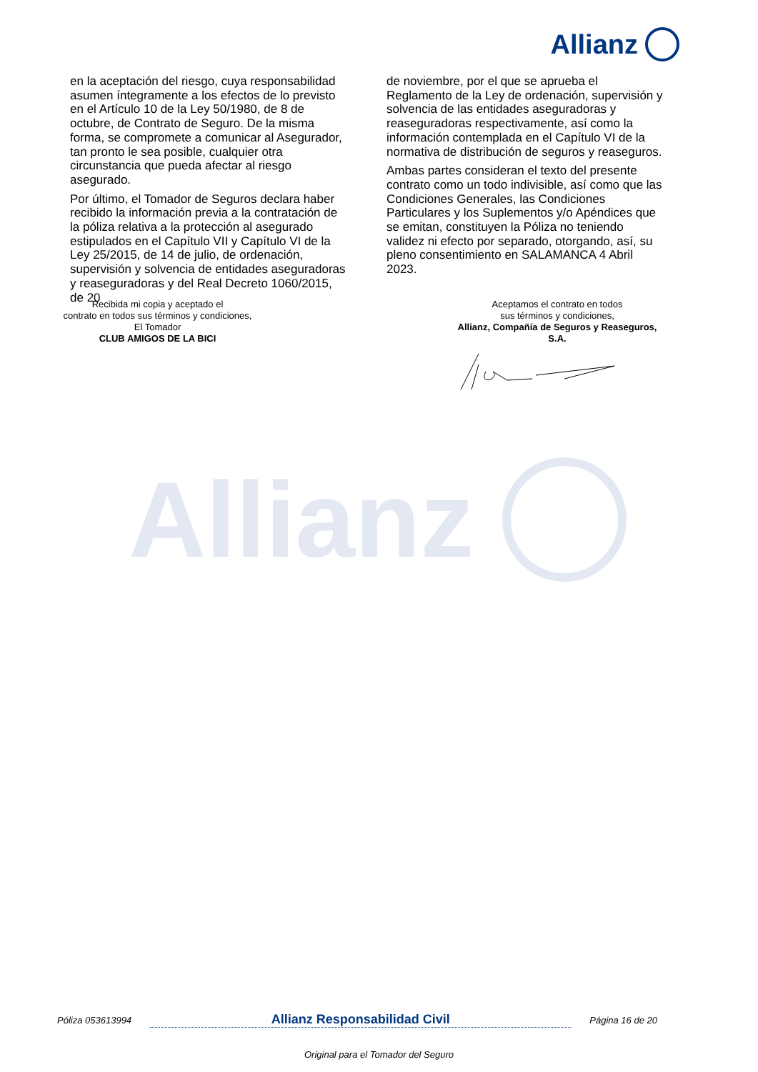Allianz
en la aceptación del riesgo, cuya responsabilidad asumen íntegramente a los efectos de lo previsto en el Artículo 10 de la Ley 50/1980, de 8 de octubre, de Contrato de Seguro. De la misma forma, se compromete a comunicar al Asegurador, tan pronto le sea posible, cualquier otra circunstancia que pueda afectar al riesgo asegurado.
Por último, el Tomador de Seguros declara haber recibido la información previa a la contratación de la póliza relativa a la protección al asegurado estipulados en el Capítulo VII y Capítulo VI de la Ley 25/2015, de 14 de julio, de ordenación, supervisión y solvencia de entidades aseguradoras y reaseguradoras y del Real Decreto 1060/2015, de 20
de noviembre, por el que se aprueba el Reglamento de la Ley de ordenación, supervisión y solvencia de las entidades aseguradoras y reaseguradoras respectivamente, así como la información contemplada en el Capítulo VI de la normativa de distribución de seguros y reaseguros.
Ambas partes consideran el texto del presente contrato como un todo indivisible, así como que las Condiciones Generales, las Condiciones Particulares y los Suplementos y/o Apéndices que se emitan, constituyen la Póliza no teniendo validez ni efecto por separado, otorgando, así, su pleno consentimiento en SALAMANCA 4 Abril 2023.
Recibida mi copia y aceptado el
contrato en todos sus términos y condiciones,
El Tomador
CLUB AMIGOS DE LA BICI
Aceptamos el contrato en todos
sus términos y condiciones,
Allianz, Compañía de Seguros y Reaseguros, S.A.
Allianz
Póliza 053613994 Allianz Responsabilidad Civil Página 16 de 20
Original para el Tomador del Seguro